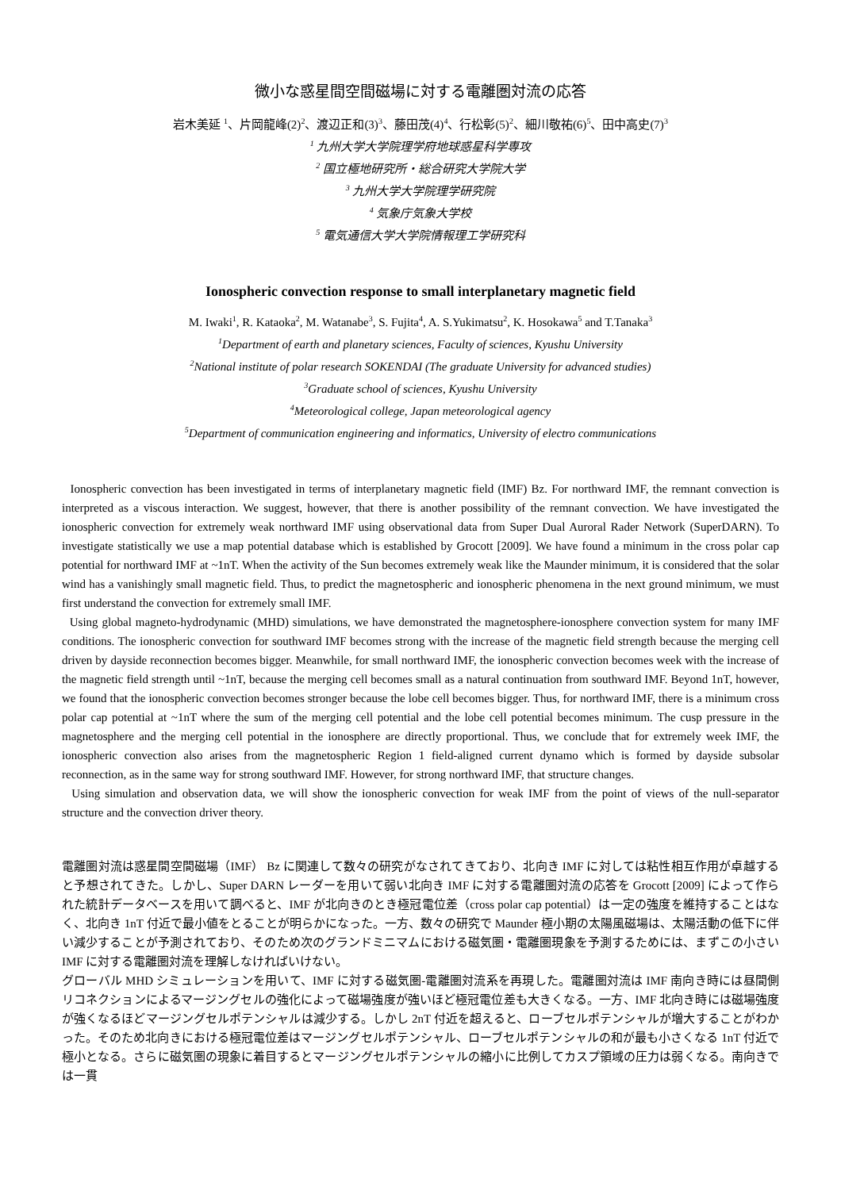微小な惑星間空間磁場に対する電離圏対流の応答
岩木美延 <sup>1</sup>、片岡龍峰(2)<sup>2</sup>、渡辺正和(3)<sup>3</sup>、藤田茂(4)<sup>4</sup>、行松彰(5)<sup>2</sup>、細川敬祐(6)<sup>5</sup>、田中高史(7)<sup>3</sup>
<sup>1</sup> 九州大学大学院理学府地球惑星科学専攻
<sup>2</sup> 国立極地研究所・総合研究大学院大学
<sup>3</sup> 九州大学大学院理学研究院
<sup>4</sup> 気象庁気象大学校
<sup>5</sup> 電気通信大学大学院情報理工学研究科
Ionospheric convection response to small interplanetary magnetic field
M. Iwaki<sup>1</sup>, R. Kataoka<sup>2</sup>, M. Watanabe<sup>3</sup>, S. Fujita<sup>4</sup>, A. S.Yukimatsu<sup>2</sup>, K. Hosokawa<sup>5</sup> and T.Tanaka<sup>3</sup>
<sup>1</sup> Department of earth and planetary sciences, Faculty of sciences, Kyushu University
<sup>2</sup> National institute of polar research SOKENDAI (The graduate University for advanced studies)
<sup>3</sup> Graduate school of sciences, Kyushu University
<sup>4</sup> Meteorological college, Japan meteorological agency
<sup>5</sup> Department of communication engineering and informatics, University of electro communications
Ionospheric convection has been investigated in terms of interplanetary magnetic field (IMF) Bz. For northward IMF, the remnant convection is interpreted as a viscous interaction. We suggest, however, that there is another possibility of the remnant convection. We have investigated the ionospheric convection for extremely weak northward IMF using observational data from Super Dual Auroral Rader Network (SuperDARN). To investigate statistically we use a map potential database which is established by Grocott [2009]. We have found a minimum in the cross polar cap potential for northward IMF at ~1nT. When the activity of the Sun becomes extremely weak like the Maunder minimum, it is considered that the solar wind has a vanishingly small magnetic field. Thus, to predict the magnetospheric and ionospheric phenomena in the next ground minimum, we must first understand the convection for extremely small IMF.
Using global magneto-hydrodynamic (MHD) simulations, we have demonstrated the magnetosphere-ionosphere convection system for many IMF conditions. The ionospheric convection for southward IMF becomes strong with the increase of the magnetic field strength because the merging cell driven by dayside reconnection becomes bigger. Meanwhile, for small northward IMF, the ionospheric convection becomes week with the increase of the magnetic field strength until ~1nT, because the merging cell becomes small as a natural continuation from southward IMF. Beyond 1nT, however, we found that the ionospheric convection becomes stronger because the lobe cell becomes bigger. Thus, for northward IMF, there is a minimum cross polar cap potential at ~1nT where the sum of the merging cell potential and the lobe cell potential becomes minimum. The cusp pressure in the magnetosphere and the merging cell potential in the ionosphere are directly proportional. Thus, we conclude that for extremely week IMF, the ionospheric convection also arises from the magnetospheric Region 1 field-aligned current dynamo which is formed by dayside subsolar reconnection, as in the same way for strong southward IMF. However, for strong northward IMF, that structure changes.
Using simulation and observation data, we will show the ionospheric convection for weak IMF from the point of views of the null-separator structure and the convection driver theory.
電離圏対流は惑星間空間磁場（IMF） Bz に関連して数々の研究がなされてきており、北向き IMF に対しては粘性相互作用が卓越すると予想されてきた。しかし、Super DARN レーダーを用いて弱い北向き IMF に対する電離圏対流の応答を Grocott [2009] によって作られた統計データベースを用いて調べると、IMF が北向きのとき極冠電位差（cross polar cap potential）は一定の強度を維持することはなく、北向き 1nT 付近で最小値をとることが明らかになった。一方、数々の研究で Maunder 極小期の太陽風磁場は、太陽活動の低下に伴い減少することが予測されており、そのため次のグランドミニマムにおける磁気圏・電離圏現象を予測するためには、まずこの小さい IMF に対する電離圏対流を理解しなければいけない。
グローバル MHD シミュレーションを用いて、IMF に対する磁気圏-電離圏対流系を再現した。電離圏対流は IMF 南向き時には昼間側リコネクションによるマージングセルの強化によって磁場強度が強いほど極冠電位差も大きくなる。一方、IMF 北向き時には磁場強度が強くなるほどマージングセルポテンシャルは減少する。しかし 2nT 付近を超えると、ローブセルポテンシャルが増大することがわかった。そのため北向きにおける極冠電位差はマージングセルポテンシャル、ローブセルポテンシャルの和が最も小さくなる 1nT 付近で極小となる。さらに磁気圏の現象に着目するとマージングセルポテンシャルの縮小に比例してカスプ領域の圧力は弱くなる。南向きでは一貫